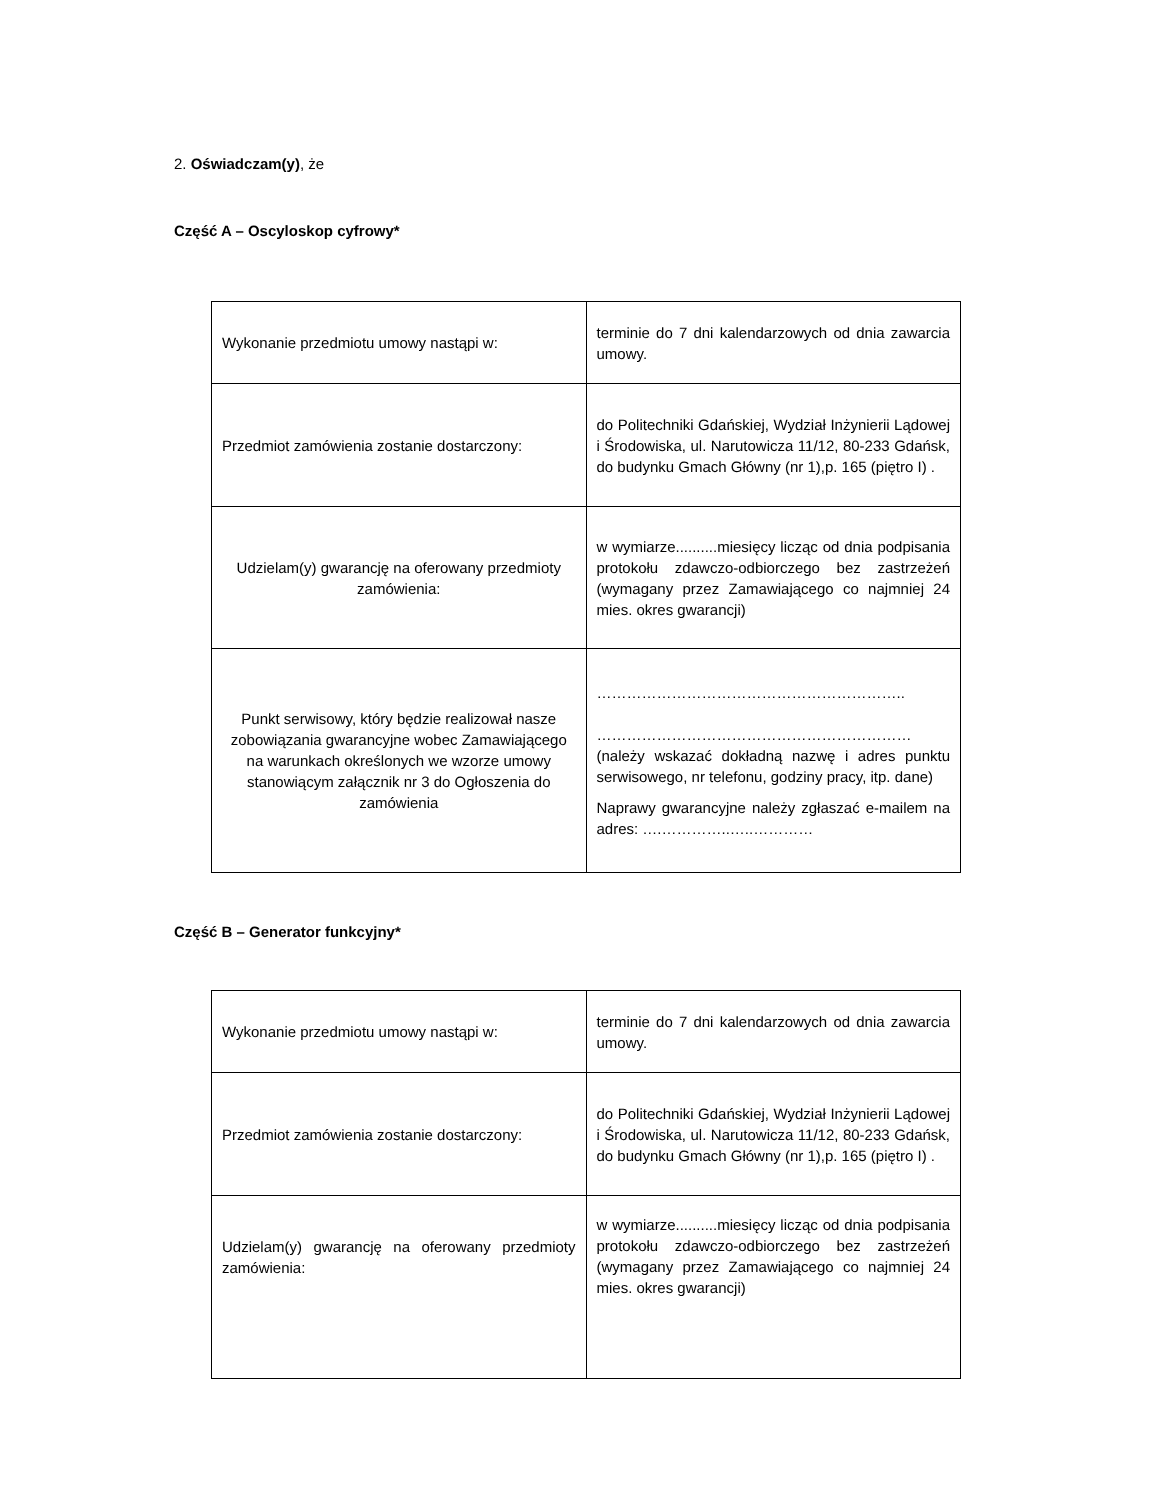2. Oświadczam(y), że
Część A – Oscyloskop cyfrowy*
| Wykonanie przedmiotu umowy nastąpi w: | terminie do 7 dni kalendarzowych od dnia zawarcia umowy. |
| Przedmiot zamówienia zostanie dostarczony: | do Politechniki Gdańskiej, Wydział Inżynierii Lądowej i Środowiska, ul. Narutowicza 11/12, 80-233 Gdańsk, do budynku Gmach Główny (nr 1),p. 165 (piętro I) . |
| Udzielam(y) gwarancję na oferowany przedmioty zamówienia: | w wymiarze..........miesięcy licząc od dnia podpisania protokołu zdawczo-odbiorczego bez zastrzeżeń (wymagany przez Zamawiającego co najmniej 24 mies. okres gwarancji) |
| Punkt serwisowy, który będzie realizował nasze zobowiązania gwarancyjne wobec Zamawiającego na warunkach określonych we wzorze umowy stanowiącym załącznik nr 3 do Ogłoszenia do zamówienia | …………………………………………………….. ……………………………………………………… (należy wskazać dokładną nazwę i adres punktu serwisowego, nr telefonu, godziny pracy, itp. dane) Naprawy gwarancyjne należy zgłaszać e-mailem na adres: ….…………..…..………… |
Część B – Generator funkcyjny*
| Wykonanie przedmiotu umowy nastąpi w: | terminie do 7 dni kalendarzowych od dnia zawarcia umowy. |
| Przedmiot zamówienia zostanie dostarczony: | do Politechniki Gdańskiej, Wydział Inżynierii Lądowej i Środowiska, ul. Narutowicza 11/12, 80-233 Gdańsk, do budynku Gmach Główny (nr 1),p. 165 (piętro I) . |
| Udzielam(y) gwarancję na oferowany przedmioty zamówienia: | w wymiarze..........miesięcy licząc od dnia podpisania protokołu zdawczo-odbiorczego bez zastrzeżeń (wymagany przez Zamawiającego co najmniej 24 mies. okres gwarancji) |